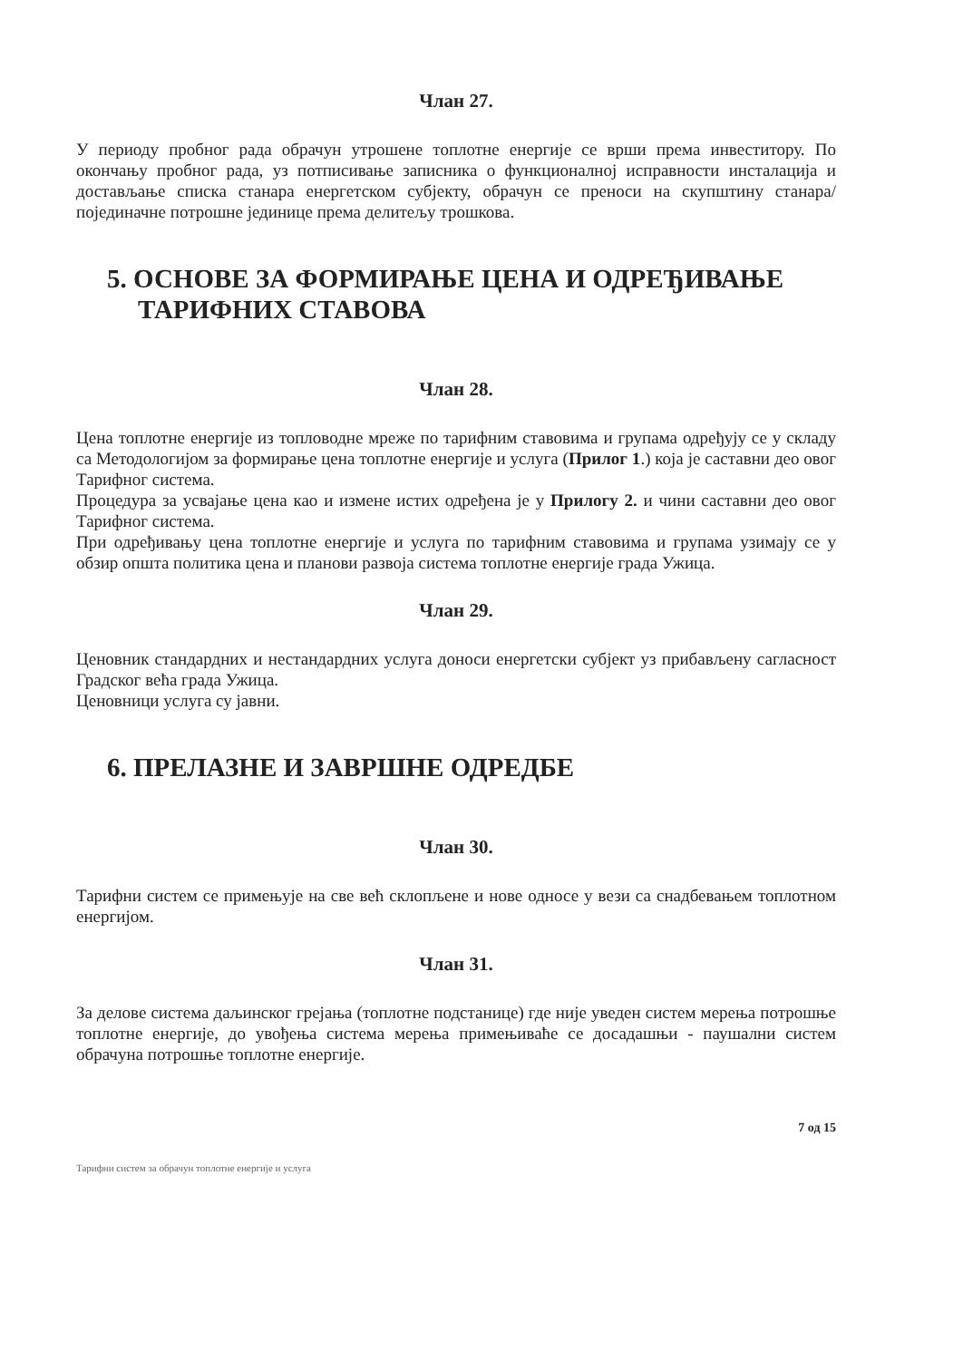Члан 27.
У периоду пробног рада обрачун утрошене топлотне енергије се врши према инвеститору. По окончању пробног рада, уз потписивање записника о функционалној исправности инсталација и достављање списка станара енергетском субјекту, обрачун се преноси на скупштину станара/појединачне потрошне јединице према делитељу трошкова.
5. ОСНОВЕ ЗА ФОРМИРАЊЕ ЦЕНА И ОДРЕЂИВАЊЕ ТАРИФНИХ СТАВОВА
Члан 28.
Цена топлотне енергије из топловодне мреже по тарифним ставовима и групама одређују се у складу са Методологијом за формирање цена топлотне енергије и услуга (Прилог 1.) која је саставни део овог Тарифног система.
Процедура за усвајање цена као и измене истих одређена је у Прилогу 2. и чини саставни део овог Тарифног система.
При одређивању цена топлотне енергије и услуга по тарифним ставовима и групама узимају се у обзир општа политика цена и планови развоја система топлотне енергије града Ужица.
Члан 29.
Ценовник стандардних и нестандардних услуга доноси енергетски субјект уз прибављену сагласност Градског већа града Ужица.
Ценовници услуга су јавни.
6. ПРЕЛАЗНЕ И ЗАВРШНЕ ОДРЕДБЕ
Члан 30.
Тарифни систем се примењује на све већ склопљене и нове односе у вези са снадбевањем топлотном енергијом.
Члан 31.
За делове система даљинског грејања (топлотне подстанице) где није уведен систем мерења потрошње топлотне енергије, до увођења система мерења примењиваће се досадашњи - паушални систем обрачуна потрошње топлотне енергије.
7 од 15
Тарифни систем за обрачун топлотне енергије и услуга